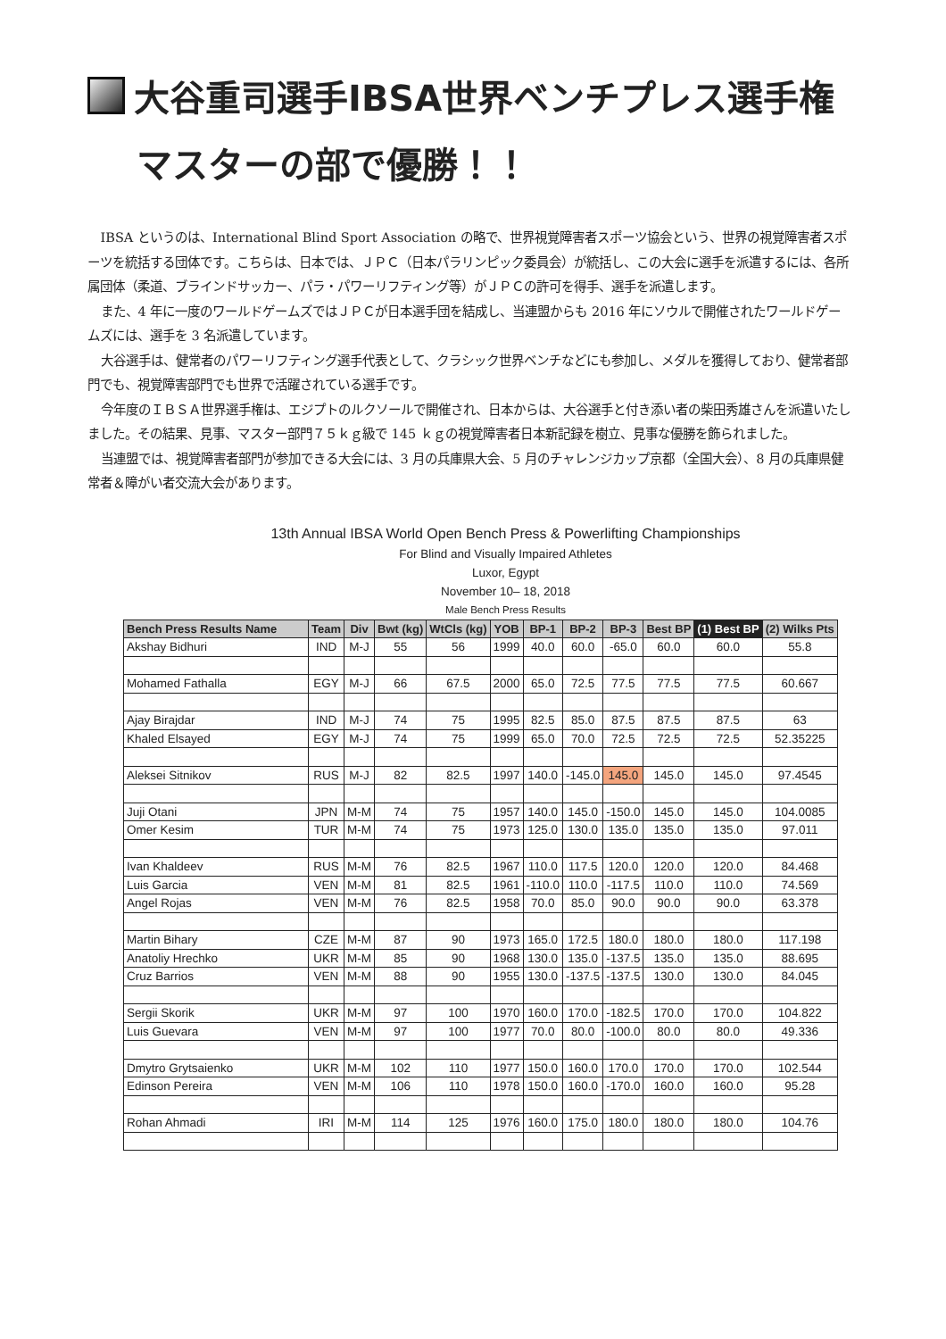大谷重司選手IBSA世界ベンチプレス選手権
マスターの部で優勝！！
IBSA というのは、International Blind Sport Association の略で、世界視覚障害者スポーツ協会という、世界の視覚障害者スポーツを統括する団体です。こちらは、日本では、ＪＰＣ（日本パラリンピック委員会）が統括し、この大会に選手を派遣するには、各所属団体（柔道、ブラインドサッカー、パラ・パワーリフティング等）がＪＰＣの許可を得手、選手を派遣します。
また、4 年に一度のワールドゲームズではＪＰＣが日本選手団を結成し、当連盟からも 2016 年にソウルで開催されたワールドゲームズには、選手を 3 名派遣しています。
大谷選手は、健常者のパワーリフティング選手代表として、クラシック世界ベンチなどにも参加し、メダルを獲得しており、健常者部門でも、視覚障害部門でも世界で活躍されている選手です。
今年度のＩＢＳＡ世界選手権は、エジプトのルクソールで開催され、日本からは、大谷選手と付き添い者の柴田秀雄さんを派遣いたしました。その結果、見事、マスター部門７５ｋｇ級で 145 ｋｇの視覚障害者日本新記録を樹立、見事な優勝を飾られました。
当連盟では、視覚障害者部門が参加できる大会には、3 月の兵庫県大会、5 月のチャレンジカップ京都（全国大会）、8 月の兵庫県健常者＆障がい者交流大会があります。
13th Annual IBSA World Open Bench Press & Powerlifting Championships
For Blind and Visually Impaired Athletes
Luxor, Egypt
November 10– 18, 2018
Male Bench Press Results
| Bench Press Results Name | Team | Div | Bwt (kg) | WtCls (kg) | YOB | BP-1 | BP-2 | BP-3 | Best BP | (1) Best BP | (2) Wilks Pts |
| --- | --- | --- | --- | --- | --- | --- | --- | --- | --- | --- | --- |
| Akshay Bidhuri | IND | M-J | 55 | 56 | 1999 | 40.0 | 60.0 | -65.0 | 60.0 | 60.0 | 55.8 |
| Mohamed Fathalla | EGY | M-J | 66 | 67.5 | 2000 | 65.0 | 72.5 | 77.5 | 77.5 | 77.5 | 60.667 |
| Ajay Birajdar | IND | M-J | 74 | 75 | 1995 | 82.5 | 85.0 | 87.5 | 87.5 | 87.5 | 63 |
| Khaled Elsayed | EGY | M-J | 74 | 75 | 1999 | 65.0 | 70.0 | 72.5 | 72.5 | 72.5 | 52.35225 |
| Aleksei Sitnikov | RUS | M-J | 82 | 82.5 | 1997 | 140.0 | -145.0 | 145.0 | 145.0 | 145.0 | 97.4545 |
| Juji Otani | JPN | M-M | 74 | 75 | 1957 | 140.0 | 145.0 | -150.0 | 145.0 | 145.0 | 104.0085 |
| Omer Kesim | TUR | M-M | 74 | 75 | 1973 | 125.0 | 130.0 | 135.0 | 135.0 | 135.0 | 97.011 |
| Ivan Khaldeev | RUS | M-M | 76 | 82.5 | 1967 | 110.0 | 117.5 | 120.0 | 120.0 | 120.0 | 84.468 |
| Luis Garcia | VEN | M-M | 81 | 82.5 | 1961 | -110.0 | 110.0 | -117.5 | 110.0 | 110.0 | 74.569 |
| Angel Rojas | VEN | M-M | 76 | 82.5 | 1958 | 70.0 | 85.0 | 90.0 | 90.0 | 90.0 | 63.378 |
| Martin Bihary | CZE | M-M | 87 | 90 | 1973 | 165.0 | 172.5 | 180.0 | 180.0 | 180.0 | 117.198 |
| Anatoliy Hrechko | UKR | M-M | 85 | 90 | 1968 | 130.0 | 135.0 | -137.5 | 135.0 | 135.0 | 88.695 |
| Cruz Barrios | VEN | M-M | 88 | 90 | 1955 | 130.0 | -137.5 | -137.5 | 130.0 | 130.0 | 84.045 |
| Sergii Skorik | UKR | M-M | 97 | 100 | 1970 | 160.0 | 170.0 | -182.5 | 170.0 | 170.0 | 104.822 |
| Luis Guevara | VEN | M-M | 97 | 100 | 1977 | 70.0 | 80.0 | -100.0 | 80.0 | 80.0 | 49.336 |
| Dmytro Grytsaienko | UKR | M-M | 102 | 110 | 1977 | 150.0 | 160.0 | 170.0 | 170.0 | 170.0 | 102.544 |
| Edinson Pereira | VEN | M-M | 106 | 110 | 1978 | 150.0 | 160.0 | -170.0 | 160.0 | 160.0 | 95.28 |
| Rohan Ahmadi | IRI | M-M | 114 | 125 | 1976 | 160.0 | 175.0 | 180.0 | 180.0 | 180.0 | 104.76 |